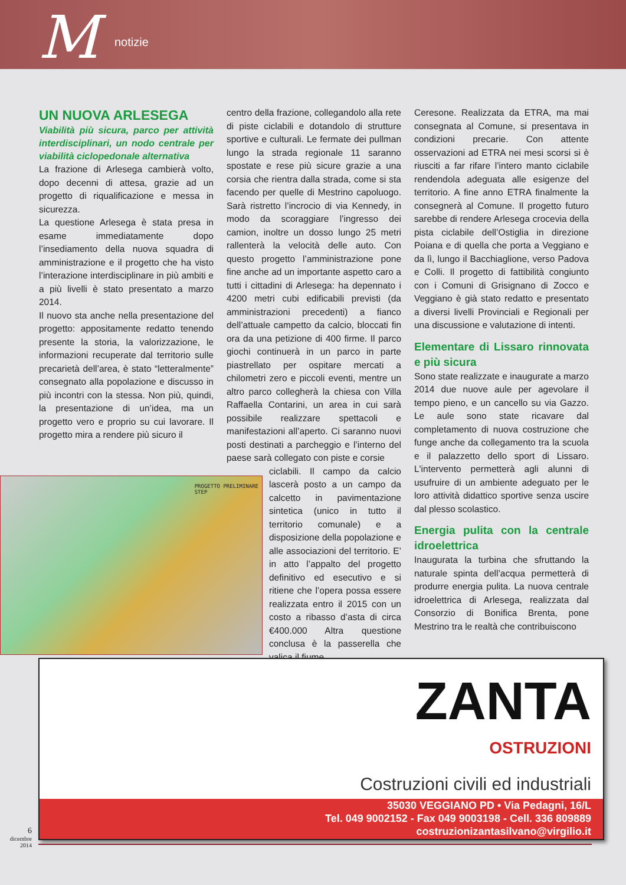M notizie
UN NUOVA ARLESEGA
Viabilità più sicura, parco per attività interdisciplinari, un nodo centrale per viabilità ciclopedonale alternativa
La frazione di Arlesega cambierà volto, dopo decenni di attesa, grazie ad un progetto di riqualificazione e messa in sicurezza.
La questione Arlesega è stata presa in esame immediatamente dopo l’insediamento della nuova squadra di amministrazione e il progetto che ha visto l’interazione interdisciplinare in più ambiti e a più livelli è stato presentato a marzo 2014.
Il nuovo sta anche nella presentazione del progetto: appositamente redatto tenendo presente la storia, la valorizzazione, le informazioni recuperate dal territorio sulle precarietà dell’area, è stato “letteralmente” consegnato alla popolazione e discusso in più incontri con la stessa. Non più, quindi, la presentazione di un’idea, ma un progetto vero e proprio su cui lavorare. Il progetto mira a rendere più sicuro il
centro della frazione, collegandolo alla rete di piste ciclabili e dotandolo di strutture sportive e culturali. Le fermate dei pullman lungo la strada regionale 11 saranno spostate e rese più sicure grazie a una corsia che rientra dalla strada, come si sta facendo per quelle di Mestrino capoluogo. Sarà ristretto l’incrocio di via Kennedy, in modo da scoraggiare l’ingresso dei camion, inoltre un dosso lungo 25 metri rallenterà la velocità delle auto. Con questo progetto l’amministrazione pone fine anche ad un importante aspetto caro a tutti i cittadini di Arlesega: ha depennato i 4200 metri cubi edificabili previsti (da amministrazioni precedenti) a fianco dell’attuale campetto da calcio, bloccati fin ora da una petizione di 400 firme. Il parco giochi continuerà in un parco in parte piastrellato per ospitare mercati a chilometri zero e piccoli eventi, mentre un altro parco collegherà la chiesa con Villa Raffaella Contarini, un area in cui sarà possibile realizzare spettacoli e manifestazioni all’aperto. Ci saranno nuovi posti destinati a parcheggio e l’interno del paese sarà collegato con piste e corsie
ciclabili. Il campo da calcio lascerà posto a un campo da calcetto in pavimentazione sintetica (unico in tutto il territorio comunale) e a disposizione della popolazione e alle associazioni del territorio. E’ in atto l’appalto del progetto definitivo ed esecutivo e si ritiene che l’opera possa essere realizzata entro il 2015 con un costo a ribasso d’asta di circa €400.000 Altra questione conclusa è la passerella che valica il fiume
Ceresone. Realizzata da ETRA, ma mai consegnata al Comune, si presentava in condizioni precarie. Con attente osservazioni ad ETRA nei mesi scorsi si è riusciti a far rifare l’intero manto ciclabile rendendola adeguata alle esigenze del territorio. A fine anno ETRA finalmente la consegnerà al Comune. Il progetto futuro sarebbe di rendere Arlesega crocevia della pista ciclabile dell’Ostiglia in direzione Poiana e di quella che porta a Veggiano e da lì, lungo il Bacchiaglione, verso Padova e Colli. Il progetto di fattibilità congiunto con i Comuni di Grisignano di Zocco e Veggiano è già stato redatto e presentato a diversi livelli Provinciali e Regionali per una discussione e valutazione di intenti.
Elementare di Lissaro rinnovata e più sicura
Sono state realizzate e inaugurate a marzo 2014 due nuove aule per agevolare il tempo pieno, e un cancello su via Gazzo. Le aule sono state ricavare dal completamento di nuova costruzione che funge anche da collegamento tra la scuola e il palazzetto dello sport di Lissaro. L'intervento permetterà agli alunni di usufruire di un ambiente adeguato per le loro attività didattico sportive senza uscire dal plesso scolastico.
Energia pulita con la centrale idroelettrica
Inaugurata la turbina che sfruttando la naturale spinta dell’acqua permetterà di produrre energia pulita. La nuova centrale idroelettrica di Arlesega, realizzata dal Consorzio di Bonifica Brenta, pone Mestrino tra le realtà che contribuiscono
PROGETTO PRELIMINARE
STEP
ZANTA
OSTRUZIONI
Costruzioni civili ed industriali
35030 VEGGIANO PD • Via Pedagni, 16/L
Tel. 049 9002152 - Fax 049 9003198 - Cell. 336 809889
costruzionizantasilvano@virgilio.it
6
dicembre
2014